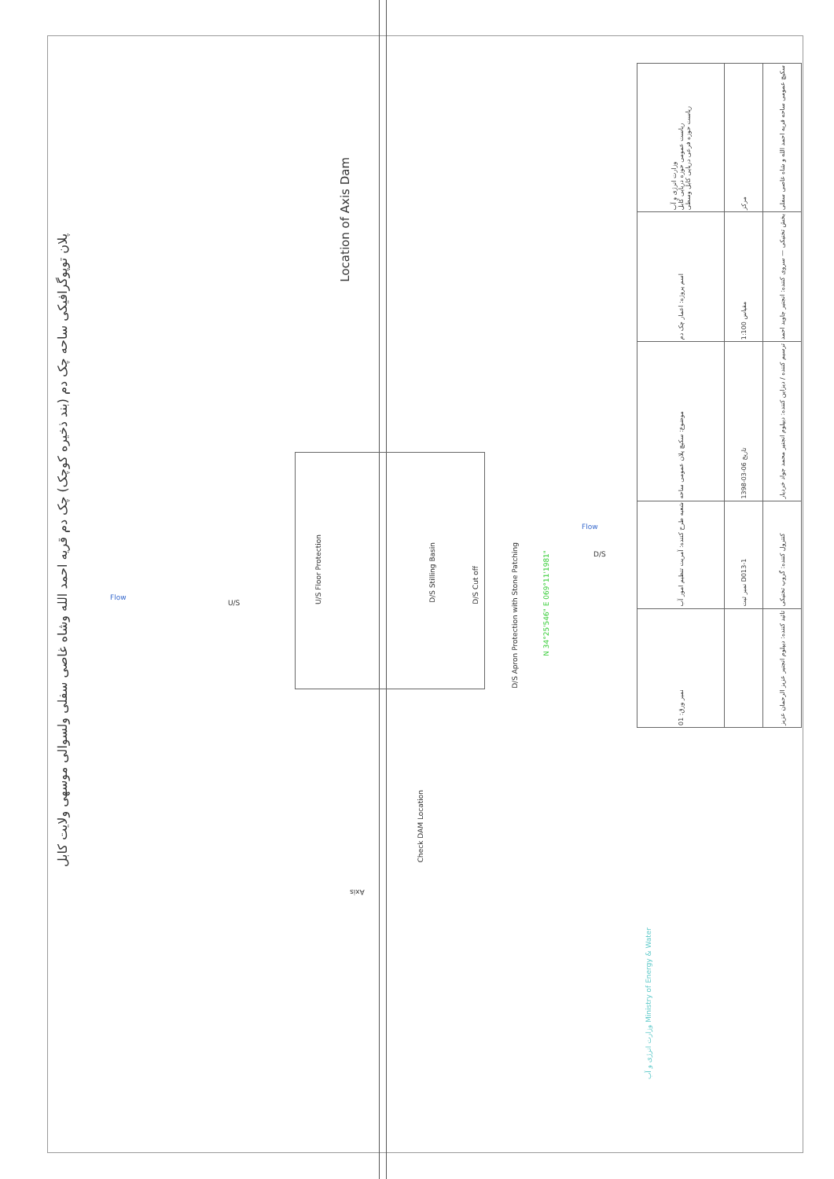پلان توپوگرافیکی ساحه چک دم (بند ذخیره کوچک) چک دم قریه احمد الله وشاه غاصی سفلی ولسوالی موسهی ولایت کابل
Location of Axis Dam
U/S Floor Protection
D/S Stilling Basin
D/S Cut off
D/S Apron Protection with Stone Patching
N 34°25'546" E 069°11'1981"
Flow
Flow
U/S
D/S
Check DAM Location
Axis
| وزارت انرژی و آب ریاست عمومی حوزه دریایی کابل ریاست حوزه فرعی دریایی کابل وسطی | مرکز | سکیچ عمومی ساحه قریه احمد الله و شاه غاصی سفلی |
| اسم پروژه: اعمار چک دم | مقیاس 1:100 | بخش تخنیکی — سروی کننده: انجنیر جاوید احمد |
| موضوع: سکیچ پلان عمومی ساحه | تاریخ 06-03-1398 | ترسیم کننده / دیزاین کننده: دیپلوم انجنیر محمد جواد خردیار |
| شعبه طرح کننده: آمریت تنظیم امور آب | نمبر ثبت D013-1 | کنترول کننده: گروپ تخنیکی |
| نمبر ورق: 01 | | تائید کننده: دیپلوم انجنیر عزیز الرحمان عزیز |
وزارت انرژی و آب Ministry of Energy & Water